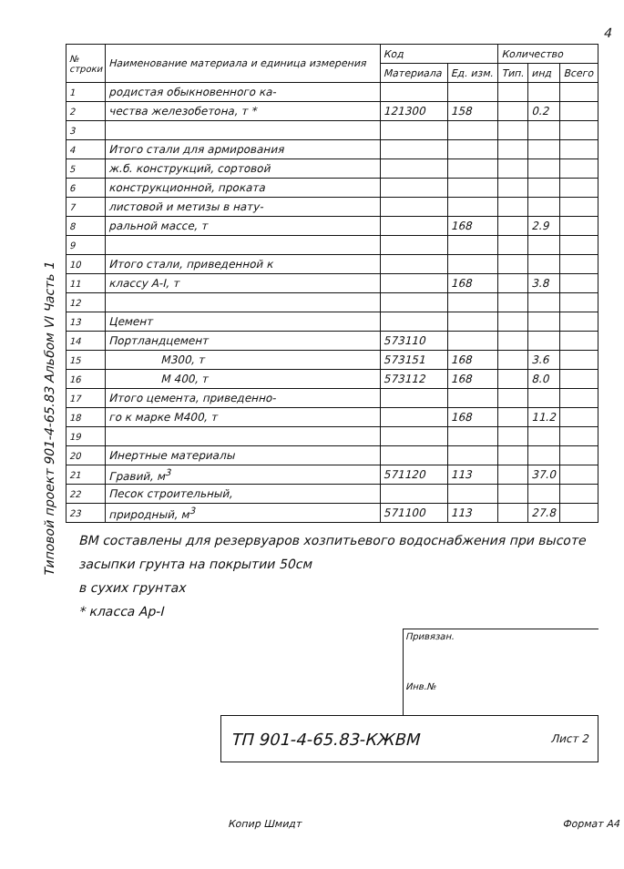4
Типовой проект 901-4-65.83 Альбом VI Часть 1
| № строки | Наименование материала и единица измерения | Код | | Количество | | |
| --- | --- | --- | --- | --- | --- | --- |
| | | Материала | Ед. изм. | Тип. | инд | Всего |
| 1 | родистая обыкновенного ка- | | | | | |
| 2 | чества железобетона, т * | 121300 | 158 | | 0.2 | |
| 3 | | | | | | |
| 4 | Итого стали для армирования | | | | | |
| 5 | ж.б. конструкций, сортовой | | | | | |
| 6 | конструкционной, проката | | | | | |
| 7 | листовой и метизы в нату- | | | | | |
| 8 | ральной массе, т | | 168 | | 2.9 | |
| 9 | | | | | | |
| 10 | Итого стали, приведенной к | | | | | |
| 11 | классу А-I, т | | 168 | | 3.8 | |
| 12 | | | | | | |
| 13 | Цемент | | | | | |
| 14 | Портландцемент | 573110 | | | | |
| 15 | М300, т | 573151 | 168 | | 3.6 | |
| 16 | М 400, т | 573112 | 168 | | 8.0 | |
| 17 | Итого цемента, приведенно- | | | | | |
| 18 | го к марке М400, т | | 168 | | 11.2 | |
| 19 | | | | | | |
| 20 | Инертные материалы | | | | | |
| 21 | Гравий, м<sup>3</sup> | 571120 | 113 | | 37.0 | |
| 22 | Песок строительный, | | | | | |
| 23 | природный, м<sup>3</sup> | 571100 | 113 | | 27.8 | |
ВМ составлены для резервуаров хозпитьевого водоснабжения при высоте засыпки грунта на покрытии 50см
в сухих грунтах
* класса Ар-I
Привязан.
Инв.№
ТП 901-4-65.83-КЖВМ Лист 2
Копир Шмидт Формат А4